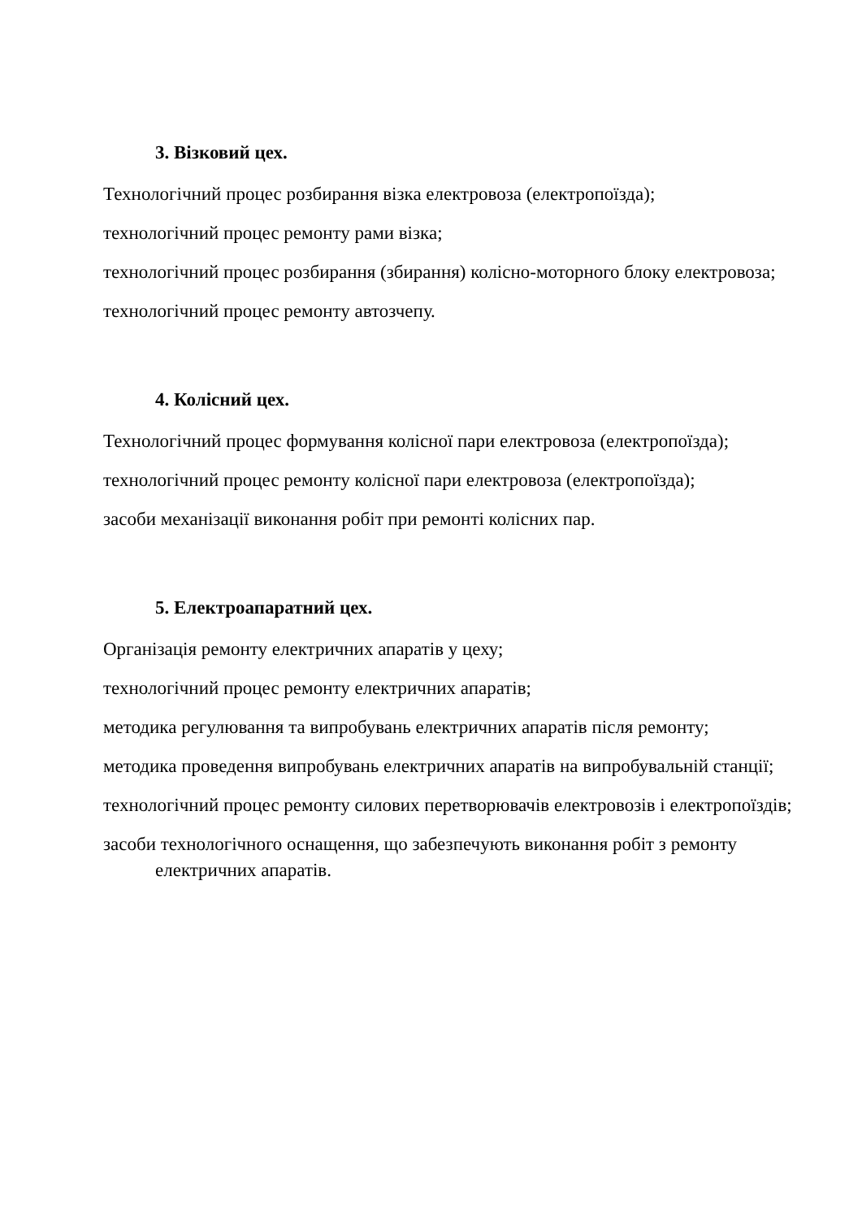3. Візковий цех.
Технологічний процес розбирання візка електровоза (електропоїзда);
технологічний процес ремонту рами візка;
технологічний процес розбирання (збирання) колісно-моторного блоку електровоза;
технологічний процес ремонту автозчепу.
4. Колісний цех.
Технологічний процес формування колісної пари електровоза (електропоїзда);
технологічний процес ремонту колісної пари електровоза (електропоїзда);
засоби механізації виконання робіт при ремонті колісних пар.
5. Електроапаратний цех.
Організація ремонту електричних апаратів у цеху;
технологічний процес ремонту електричних апаратів;
методика регулювання та випробувань електричних апаратів після ремонту;
методика проведення випробувань електричних апаратів на випробувальній станції;
технологічний процес ремонту силових перетворювачів електровозів і електропоїздів;
засоби технологічного оснащення, що забезпечують виконання робіт з ремонту електричних апаратів.